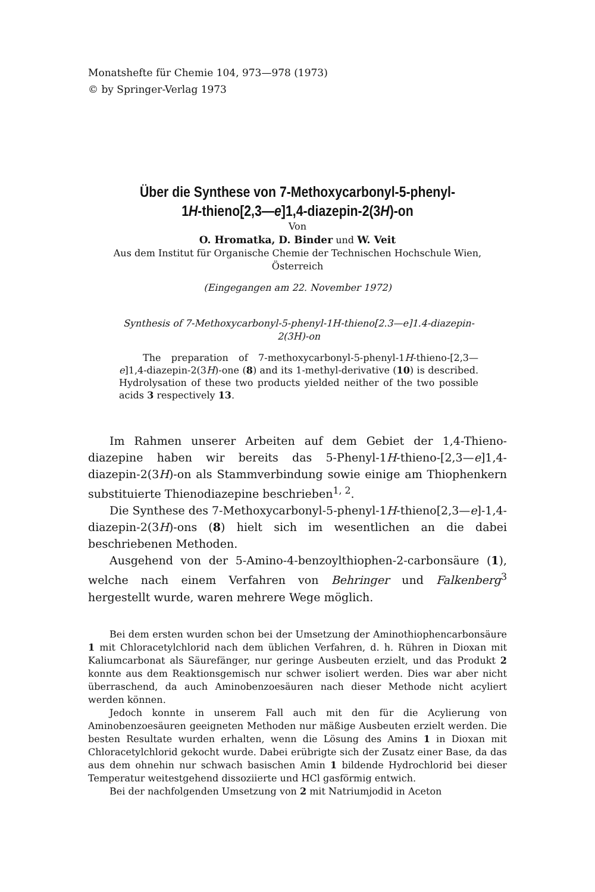Monatshefte für Chemie 104, 973—978 (1973)
© by Springer-Verlag 1973
Über die Synthese von 7-Methoxycarbonyl-5-phenyl-
1H-thieno[2,3—e]1,4-diazepin-2(3H)-on
Von
O. Hromatka, D. Binder und W. Veit
Aus dem Institut für Organische Chemie der Technischen Hochschule Wien,
Österreich
(Eingegangen am 22. November 1972)
Synthesis of 7-Methoxycarbonyl-5-phenyl-1H-thieno[2.3—e]1.4-diazepin-2(3H)-on
The preparation of 7-methoxycarbonyl-5-phenyl-1H-thieno-[2,3—e]1,4-diazepin-2(3H)-one (8) and its 1-methyl-derivative (10) is described. Hydrolysation of these two products yielded neither of the two possible acids 3 respectively 13.
Im Rahmen unserer Arbeiten auf dem Gebiet der 1,4-Thieno-diazepine haben wir bereits das 5-Phenyl-1H-thieno-[2,3—e]1,4-diazepin-2(3H)-on als Stammverbindung sowie einige am Thiophenkern substituierte Thienodiazepine beschrieben<sup>1, 2</sup>.
Die Synthese des 7-Methoxycarbonyl-5-phenyl-1H-thieno[2,3—e]-1,4-diazepin-2(3H)-ons (8) hielt sich im wesentlichen an die dabei beschriebenen Methoden.
Ausgehend von der 5-Amino-4-benzoylthiophen-2-carbonsäure (1), welche nach einem Verfahren von Behringer und Falkenberg<sup>3</sup> hergestellt wurde, waren mehrere Wege möglich.
Bei dem ersten wurden schon bei der Umsetzung der Aminothiophencarbonsäure 1 mit Chloracetylchlorid nach dem üblichen Verfahren, d. h. Rühren in Dioxan mit Kaliumcarbonat als Säurefänger, nur geringe Ausbeuten erzielt, und das Produkt 2 konnte aus dem Reaktionsgemisch nur schwer isoliert werden. Dies war aber nicht überraschend, da auch Aminobenzoesäuren nach dieser Methode nicht acyliert werden können.
Jedoch konnte in unserem Fall auch mit den für die Acylierung von Aminobenzoesäuren geeigneten Methoden nur mäßige Ausbeuten erzielt werden. Die besten Resultate wurden erhalten, wenn die Lösung des Amins 1 in Dioxan mit Chloracetylchlorid gekocht wurde. Dabei erübrigte sich der Zusatz einer Base, da das aus dem ohnehin nur schwach basischen Amin 1 bildende Hydrochlorid bei dieser Temperatur weitestgehend dissoziierte und HCl gasförmig entwich.
Bei der nachfolgenden Umsetzung von 2 mit Natriumjodid in Aceton